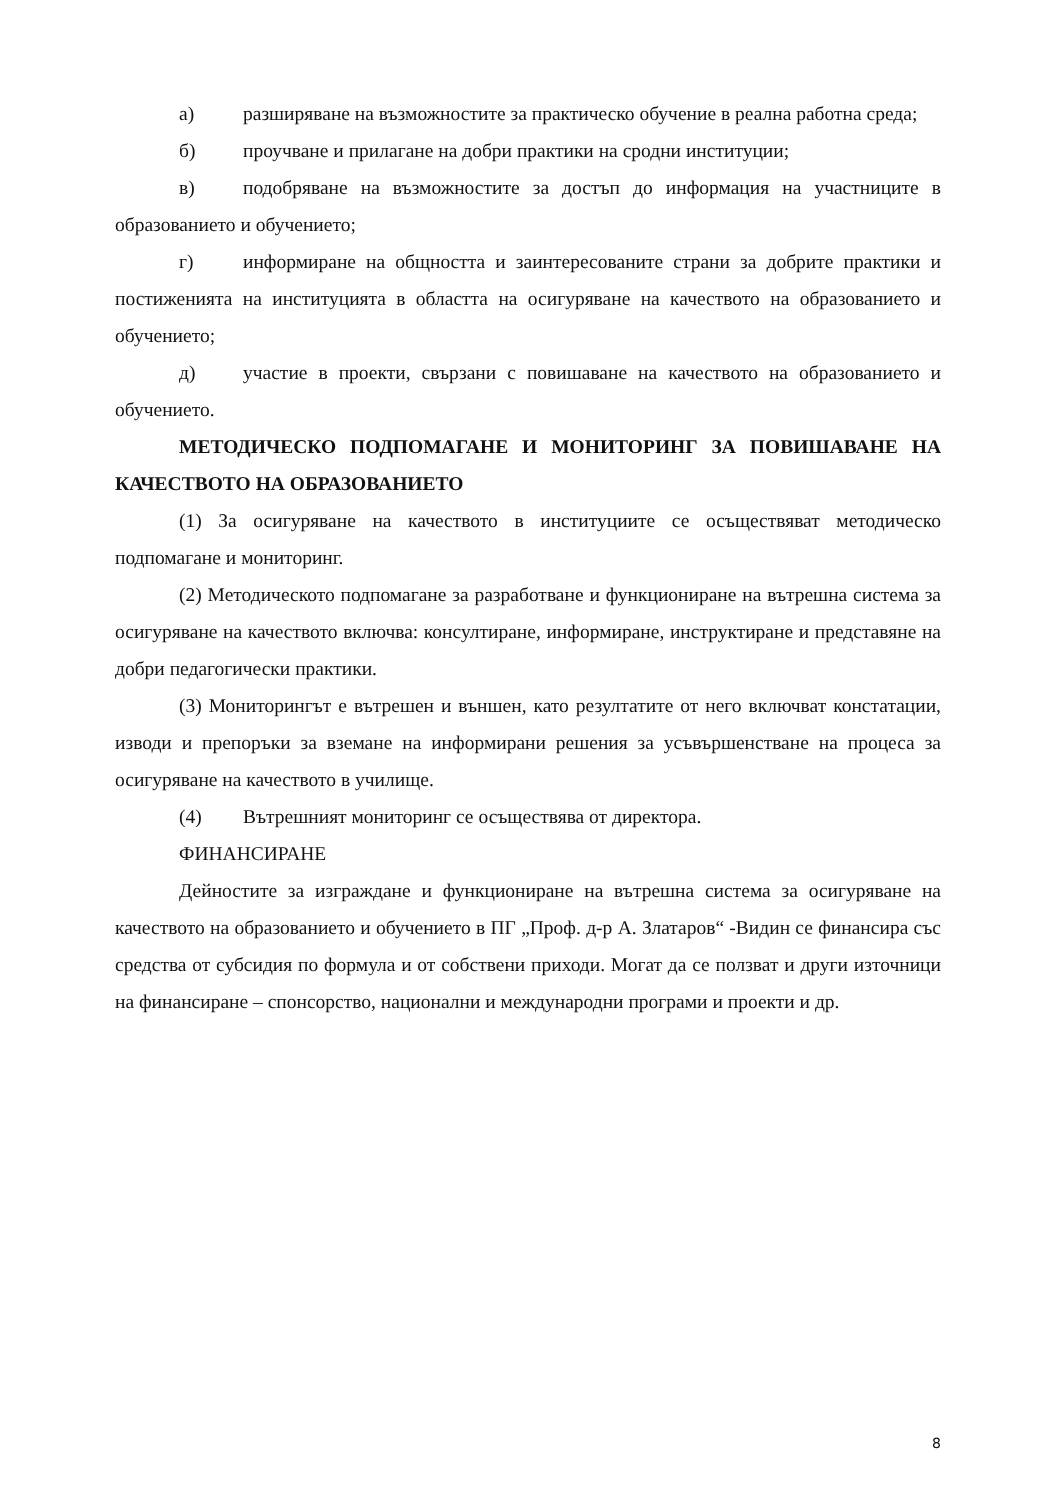а) разширяване на възможностите за практическо обучение в реална работна среда;
б) проучване и прилагане на добри практики на сродни институции;
в) подобряване на възможностите за достъп до информация на участниците в образованието и обучението;
г) информиране на общността и заинтересованите страни за добрите практики и постиженията на институцията в областта на осигуряване на качеството на образованието и обучението;
д) участие в проекти, свързани с повишаване на качеството на образованието и обучението.
МЕТОДИЧЕСКО ПОДПОМАГАНЕ И МОНИТОРИНГ ЗА ПОВИШАВАНЕ НА КАЧЕСТВОТО НА ОБРАЗОВАНИЕТО
(1) За осигуряване на качеството в институциите се осъществяват методическо подпомагане и мониторинг.
(2) Методическото подпомагане за разработване и функциониране на вътрешна система за осигуряване на качеството включва: консултиране, информиране, инструктиране и представяне на добри педагогически практики.
(3) Мониторингът е вътрешен и външен, като резултатите от него включват констатации, изводи и препоръки за вземане на информирани решения за усъвършенстване на процеса за осигуряване на качеството в училище.
(4) Вътрешният мониторинг се осъществява от директора.
ФИНАНСИРАНЕ
Дейностите за изграждане и функциониране на вътрешна система за осигуряване на качеството на образованието и обучението в ПГ „Проф. д-р А. Златаров“ -Видин се финансира със средства от субсидия по формула и от собствени приходи. Могат да се ползват и други източници на финансиране – спонсорство, национални и международни програми и проекти и др.
8